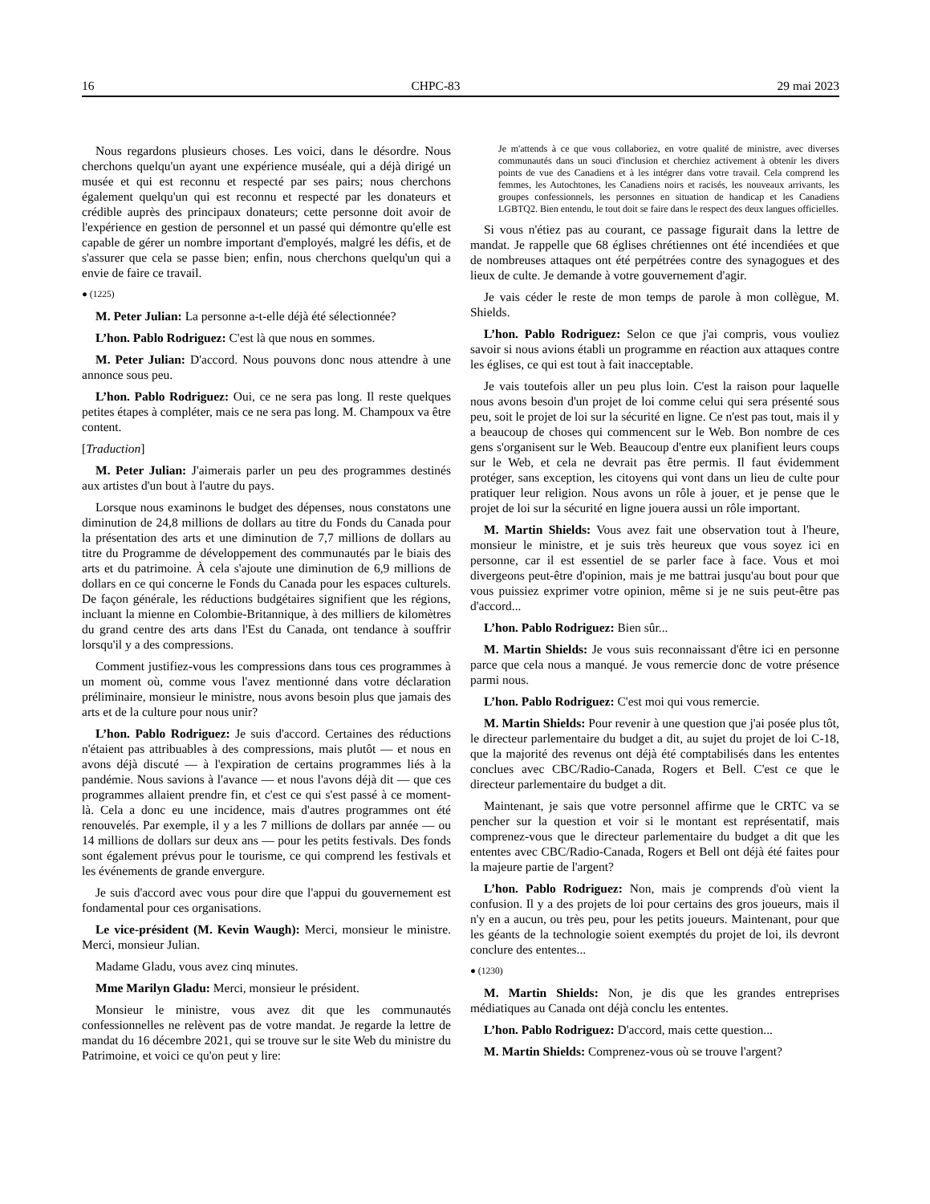16 CHPC-83 29 mai 2023
Nous regardons plusieurs choses. Les voici, dans le désordre. Nous cherchons quelqu'un ayant une expérience muséale, qui a déjà dirigé un musée et qui est reconnu et respecté par ses pairs; nous cherchons également quelqu'un qui est reconnu et respecté par les donateurs et crédible auprès des principaux donateurs; cette personne doit avoir de l'expérience en gestion de personnel et un passé qui démontre qu'elle est capable de gérer un nombre important d'employés, malgré les défis, et de s'assurer que cela se passe bien; enfin, nous cherchons quelqu'un qui a envie de faire ce travail.
● (1225)
M. Peter Julian: La personne a-t-elle déjà été sélectionnée?
L’hon. Pablo Rodriguez: C'est là que nous en sommes.
M. Peter Julian: D'accord. Nous pouvons donc nous attendre à une annonce sous peu.
L’hon. Pablo Rodriguez: Oui, ce ne sera pas long. Il reste quelques petites étapes à compléter, mais ce ne sera pas long. M. Champoux va être content.
[Traduction]
M. Peter Julian: J'aimerais parler un peu des programmes destinés aux artistes d'un bout à l'autre du pays.
Lorsque nous examinons le budget des dépenses, nous constatons une diminution de 24,8 millions de dollars au titre du Fonds du Canada pour la présentation des arts et une diminution de 7,7 millions de dollars au titre du Programme de développement des communautés par le biais des arts et du patrimoine. À cela s'ajoute une diminution de 6,9 millions de dollars en ce qui concerne le Fonds du Canada pour les espaces culturels. De façon générale, les réductions budgétaires signifient que les régions, incluant la mienne en Colombie-Britannique, à des milliers de kilomètres du grand centre des arts dans l'Est du Canada, ont tendance à souffrir lorsqu'il y a des compressions.
Comment justifiez-vous les compressions dans tous ces programmes à un moment où, comme vous l'avez mentionné dans votre déclaration préliminaire, monsieur le ministre, nous avons besoin plus que jamais des arts et de la culture pour nous unir?
L’hon. Pablo Rodriguez: Je suis d'accord. Certaines des réductions n'étaient pas attribuables à des compressions, mais plutôt — et nous en avons déjà discuté — à l'expiration de certains programmes liés à la pandémie. Nous savions à l'avance — et nous l'avons déjà dit — que ces programmes allaient prendre fin, et c'est ce qui s'est passé à ce moment-là. Cela a donc eu une incidence, mais d'autres programmes ont été renouvelés. Par exemple, il y a les 7 millions de dollars par année — ou 14 millions de dollars sur deux ans — pour les petits festivals. Des fonds sont également prévus pour le tourisme, ce qui comprend les festivals et les événements de grande envergure.
Je suis d'accord avec vous pour dire que l'appui du gouvernement est fondamental pour ces organisations.
Le vice-président (M. Kevin Waugh): Merci, monsieur le ministre. Merci, monsieur Julian.
Madame Gladu, vous avez cinq minutes.
Mme Marilyn Gladu: Merci, monsieur le président.
Monsieur le ministre, vous avez dit que les communautés confessionnelles ne relèvent pas de votre mandat. Je regarde la lettre de mandat du 16 décembre 2021, qui se trouve sur le site Web du ministre du Patrimoine, et voici ce qu'on peut y lire:
Je m'attends à ce que vous collaboriez, en votre qualité de ministre, avec diverses communautés dans un souci d'inclusion et cherchiez activement à obtenir les divers points de vue des Canadiens et à les intégrer dans votre travail. Cela comprend les femmes, les Autochtones, les Canadiens noirs et racisés, les nouveaux arrivants, les groupes confessionnels, les personnes en situation de handicap et les Canadiens LGBTQ2. Bien entendu, le tout doit se faire dans le respect des deux langues officielles.
Si vous n'étiez pas au courant, ce passage figurait dans la lettre de mandat. Je rappelle que 68 églises chrétiennes ont été incendiées et que de nombreuses attaques ont été perpétrées contre des synagogues et des lieux de culte. Je demande à votre gouvernement d'agir.
Je vais céder le reste de mon temps de parole à mon collègue, M. Shields.
L’hon. Pablo Rodriguez: Selon ce que j'ai compris, vous vouliez savoir si nous avions établi un programme en réaction aux attaques contre les églises, ce qui est tout à fait inacceptable.
Je vais toutefois aller un peu plus loin. C'est la raison pour laquelle nous avons besoin d'un projet de loi comme celui qui sera présenté sous peu, soit le projet de loi sur la sécurité en ligne. Ce n'est pas tout, mais il y a beaucoup de choses qui commencent sur le Web. Bon nombre de ces gens s'organisent sur le Web. Beaucoup d'entre eux planifient leurs coups sur le Web, et cela ne devrait pas être permis. Il faut évidemment protéger, sans exception, les citoyens qui vont dans un lieu de culte pour pratiquer leur religion. Nous avons un rôle à jouer, et je pense que le projet de loi sur la sécurité en ligne jouera aussi un rôle important.
M. Martin Shields: Vous avez fait une observation tout à l'heure, monsieur le ministre, et je suis très heureux que vous soyez ici en personne, car il est essentiel de se parler face à face. Vous et moi divergeons peut-être d'opinion, mais je me battrai jusqu'au bout pour que vous puissiez exprimer votre opinion, même si je ne suis peut-être pas d'accord...
L’hon. Pablo Rodriguez: Bien sûr...
M. Martin Shields: Je vous suis reconnaissant d'être ici en personne parce que cela nous a manqué. Je vous remercie donc de votre présence parmi nous.
L’hon. Pablo Rodriguez: C'est moi qui vous remercie.
M. Martin Shields: Pour revenir à une question que j'ai posée plus tôt, le directeur parlementaire du budget a dit, au sujet du projet de loi C-18, que la majorité des revenus ont déjà été comptabilisés dans les ententes conclues avec CBC/Radio-Canada, Rogers et Bell. C'est ce que le directeur parlementaire du budget a dit.
Maintenant, je sais que votre personnel affirme que le CRTC va se pencher sur la question et voir si le montant est représentatif, mais comprenez-vous que le directeur parlementaire du budget a dit que les ententes avec CBC/Radio-Canada, Rogers et Bell ont déjà été faites pour la majeure partie de l'argent?
L’hon. Pablo Rodriguez: Non, mais je comprends d'où vient la confusion. Il y a des projets de loi pour certains des gros joueurs, mais il n'y en a aucun, ou très peu, pour les petits joueurs. Maintenant, pour que les géants de la technologie soient exemptés du projet de loi, ils devront conclure des ententes...
● (1230)
M. Martin Shields: Non, je dis que les grandes entreprises médiatiques au Canada ont déjà conclu les ententes.
L’hon. Pablo Rodriguez: D'accord, mais cette question...
M. Martin Shields: Comprenez-vous où se trouve l'argent?